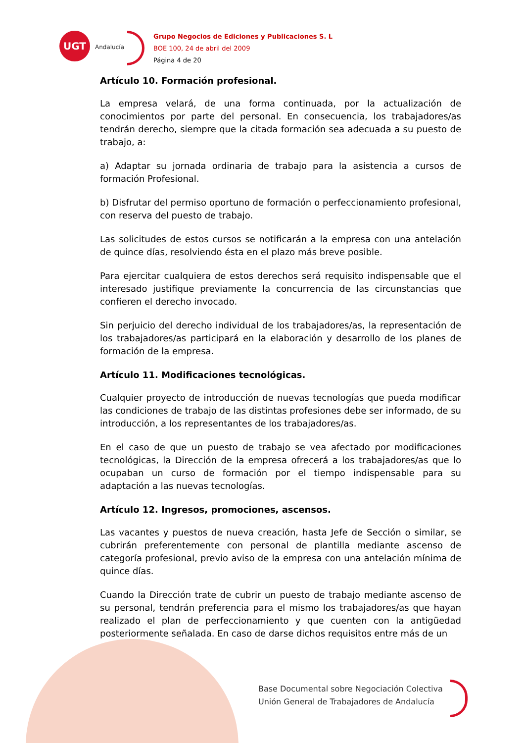UGT
Andalucía
Grupo Negocios de Ediciones y Publicaciones S. L
BOE 100, 24 de abril del 2009
Página 4 de 20
Artículo 10. Formación profesional.
La empresa velará, de una forma continuada, por la actualización de conocimientos por parte del personal. En consecuencia, los trabajadores/as tendrán derecho, siempre que la citada formación sea adecuada a su puesto de trabajo, a:
a) Adaptar su jornada ordinaria de trabajo para la asistencia a cursos de formación Profesional.
b) Disfrutar del permiso oportuno de formación o perfeccionamiento profesional, con reserva del puesto de trabajo.
Las solicitudes de estos cursos se notificarán a la empresa con una antelación de quince días, resolviendo ésta en el plazo más breve posible.
Para ejercitar cualquiera de estos derechos será requisito indispensable que el interesado justifique previamente la concurrencia de las circunstancias que confieren el derecho invocado.
Sin perjuicio del derecho individual de los trabajadores/as, la representación de los trabajadores/as participará en la elaboración y desarrollo de los planes de formación de la empresa.
Artículo 11. Modificaciones tecnológicas.
Cualquier proyecto de introducción de nuevas tecnologías que pueda modificar las condiciones de trabajo de las distintas profesiones debe ser informado, de su introducción, a los representantes de los trabajadores/as.
En el caso de que un puesto de trabajo se vea afectado por modificaciones tecnológicas, la Dirección de la empresa ofrecerá a los trabajadores/as que lo ocupaban un curso de formación por el tiempo indispensable para su adaptación a las nuevas tecnologías.
Artículo 12. Ingresos, promociones, ascensos.
Las vacantes y puestos de nueva creación, hasta Jefe de Sección o similar, se cubrirán preferentemente con personal de plantilla mediante ascenso de categoría profesional, previo aviso de la empresa con una antelación mínima de quince días.
Cuando la Dirección trate de cubrir un puesto de trabajo mediante ascenso de su personal, tendrán preferencia para el mismo los trabajadores/as que hayan realizado el plan de perfeccionamiento y que cuenten con la antigüedad posteriormente señalada. En caso de darse dichos requisitos entre más de un
Base Documental sobre Negociación Colectiva
Unión General de Trabajadores de Andalucía